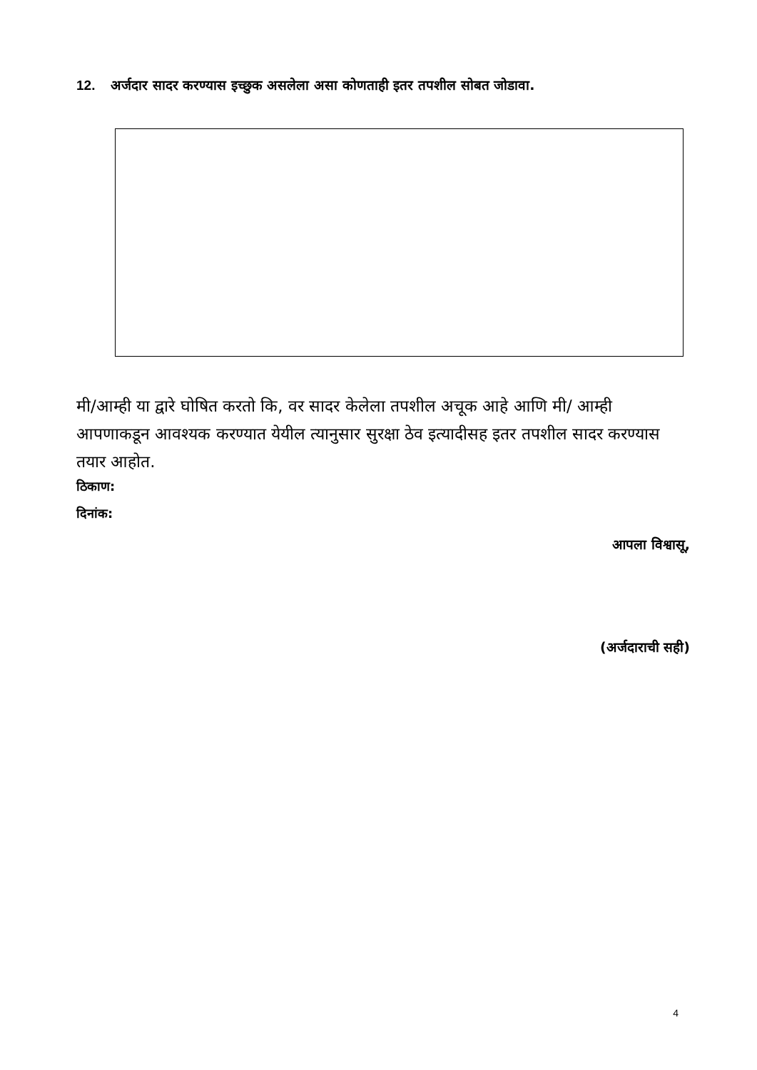12. अर्जदार सादर करण्यास इच्छुक असलेला असा कोणताही इतर तपशील सोबत जोडावा.
मी/आम्ही या द्वारे घोषित करतो कि, वर सादर केलेला तपशील अचूक आहे आणि मी/ आम्ही आपणाकडून आवश्यक करण्यात येयील त्यानुसार सुरक्षा ठेव इत्यादीसह इतर तपशील सादर करण्यास तयार आहोत.
ठिकाण:
दिनांक:
आपला विश्वासू,
(अर्जदाराची सही)
4